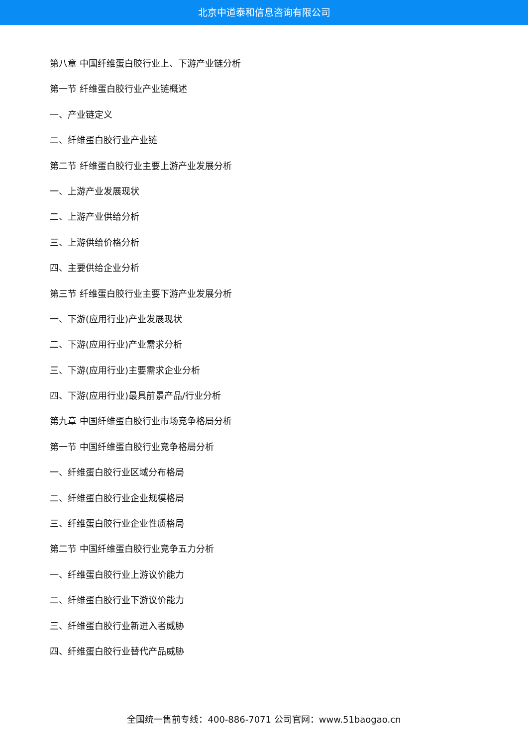北京中道泰和信息咨询有限公司
第八章 中国纤维蛋白胶行业上、下游产业链分析
第一节 纤维蛋白胶行业产业链概述
一、产业链定义
二、纤维蛋白胶行业产业链
第二节 纤维蛋白胶行业主要上游产业发展分析
一、上游产业发展现状
二、上游产业供给分析
三、上游供给价格分析
四、主要供给企业分析
第三节 纤维蛋白胶行业主要下游产业发展分析
一、下游(应用行业)产业发展现状
二、下游(应用行业)产业需求分析
三、下游(应用行业)主要需求企业分析
四、下游(应用行业)最具前景产品/行业分析
第九章 中国纤维蛋白胶行业市场竞争格局分析
第一节 中国纤维蛋白胶行业竞争格局分析
一、纤维蛋白胶行业区域分布格局
二、纤维蛋白胶行业企业规模格局
三、纤维蛋白胶行业企业性质格局
第二节 中国纤维蛋白胶行业竞争五力分析
一、纤维蛋白胶行业上游议价能力
二、纤维蛋白胶行业下游议价能力
三、纤维蛋白胶行业新进入者威胁
四、纤维蛋白胶行业替代产品威胁
全国统一售前专线：400-886-7071 公司官网：www.51baogao.cn